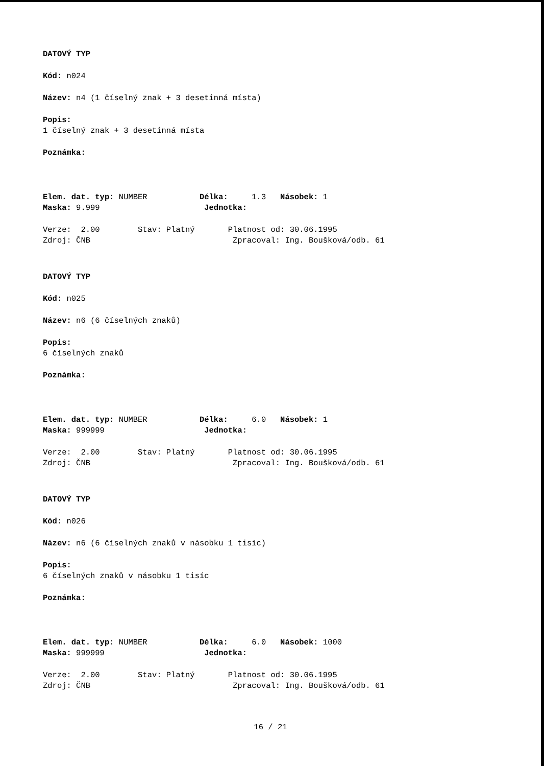DATOVÝ TYP
Kód: n024
Název: n4 (1 číselný znak + 3 desetinná místa)
Popis:
1 číselný znak + 3 desetinná místa
Poznámka:
Elem. dat. typ: NUMBER Délka: 1.3 Násobek: 1
Maska: 9.999 Jednotka:
Verze: 2.00 Stav: Platný Platnost od: 30.06.1995
Zdroj: ČNB Zpracoval: Ing. Boušková/odb. 61
DATOVÝ TYP
Kód: n025
Název: n6 (6 číselných znaků)
Popis:
6 číselných znaků
Poznámka:
Elem. dat. typ: NUMBER Délka: 6.0 Násobek: 1
Maska: 999999 Jednotka:
Verze: 2.00 Stav: Platný Platnost od: 30.06.1995
Zdroj: ČNB Zpracoval: Ing. Boušková/odb. 61
DATOVÝ TYP
Kód: n026
Název: n6 (6 číselných znaků v násobku 1 tisíc)
Popis:
6 číselných znaků v násobku 1 tisíc
Poznámka:
Elem. dat. typ: NUMBER Délka: 6.0 Násobek: 1000
Maska: 999999 Jednotka:
Verze: 2.00 Stav: Platný Platnost od: 30.06.1995
Zdroj: ČNB Zpracoval: Ing. Boušková/odb. 61
16 / 21